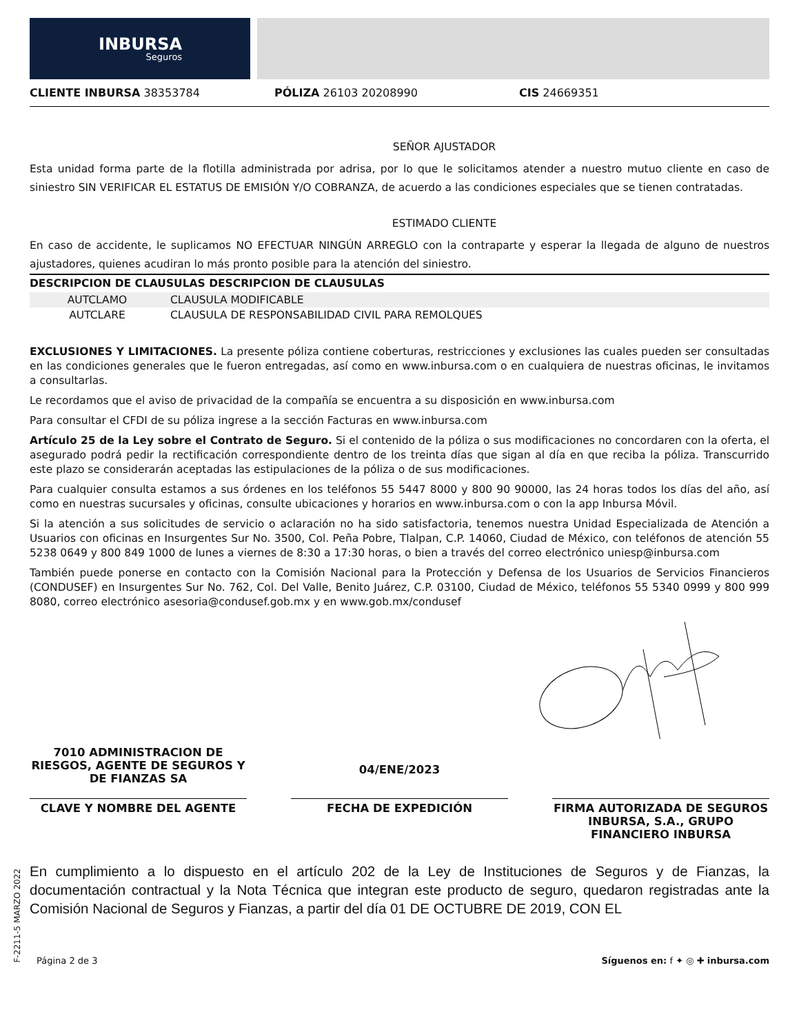INBURSA
Seguros
CLIENTE INBURSA 38353784 PÓLIZA 26103 20208990 CIS 24669351
SEÑOR AJUSTADOR
Esta unidad forma parte de la flotilla administrada por adrisa, por lo que le solicitamos atender a nuestro mutuo cliente en caso de siniestro SIN VERIFICAR EL ESTATUS DE EMISIÓN Y/O COBRANZA, de acuerdo a las condiciones especiales que se tienen contratadas.
ESTIMADO CLIENTE
En caso de accidente, le suplicamos NO EFECTUAR NINGÚN ARREGLO con la contraparte y esperar la llegada de alguno de nuestros ajustadores, quienes acudiran lo más pronto posible para la atención del siniestro.
DESCRIPCION DE CLAUSULAS DESCRIPCION DE CLAUSULAS
| AUTCLAMO | CLAUSULA MODIFICABLE |
| AUTCLARE | CLAUSULA DE RESPONSABILIDAD CIVIL PARA REMOLQUES |
EXCLUSIONES Y LIMITACIONES. La presente póliza contiene coberturas, restricciones y exclusiones las cuales pueden ser consultadas en las condiciones generales que le fueron entregadas, así como en www.inbursa.com o en cualquiera de nuestras oficinas, le invitamos a consultarlas.
Le recordamos que el aviso de privacidad de la compañía se encuentra a su disposición en www.inbursa.com
Para consultar el CFDI de su póliza ingrese a la sección Facturas en www.inbursa.com
Artículo 25 de la Ley sobre el Contrato de Seguro. Si el contenido de la póliza o sus modificaciones no concordaren con la oferta, el asegurado podrá pedir la rectificación correspondiente dentro de los treinta días que sigan al día en que reciba la póliza. Transcurrido este plazo se considerarán aceptadas las estipulaciones de la póliza o de sus modificaciones.
Para cualquier consulta estamos a sus órdenes en los teléfonos 55 5447 8000 y 800 90 90000, las 24 horas todos los días del año, así como en nuestras sucursales y oficinas, consulte ubicaciones y horarios en www.inbursa.com o con la app Inbursa Móvil.
Si la atención a sus solicitudes de servicio o aclaración no ha sido satisfactoria, tenemos nuestra Unidad Especializada de Atención a Usuarios con oficinas en Insurgentes Sur No. 3500, Col. Peña Pobre, Tlalpan, C.P. 14060, Ciudad de México, con teléfonos de atención 55 5238 0649 y 800 849 1000 de lunes a viernes de 8:30 a 17:30 horas, o bien a través del correo electrónico uniesp@inbursa.com
También puede ponerse en contacto con la Comisión Nacional para la Protección y Defensa de los Usuarios de Servicios Financieros (CONDUSEF) en Insurgentes Sur No. 762, Col. Del Valle, Benito Juárez, C.P. 03100, Ciudad de México, teléfonos 55 5340 0999 y 800 999 8080, correo electrónico asesoria@condusef.gob.mx y en www.gob.mx/condusef
7010 ADMINISTRACION DE RIESGOS, AGENTE DE SEGUROS Y DE FIANZAS SA
CLAVE Y NOMBRE DEL AGENTE
04/ENE/2023
FECHA DE EXPEDICIÓN
FIRMA AUTORIZADA DE SEGUROS INBURSA, S.A., GRUPO FINANCIERO INBURSA
En cumplimiento a lo dispuesto en el artículo 202 de la Ley de Instituciones de Seguros y de Fianzas, la documentación contractual y la Nota Técnica que integran este producto de seguro, quedaron registradas ante la Comisión Nacional de Seguros y Fianzas, a partir del día 01 DE OCTUBRE DE 2019, CON EL
Página 2 de 3 Síguenos en: f ✦ ◎ ✚ inbursa.com
F-2211-5 MARZO 2022